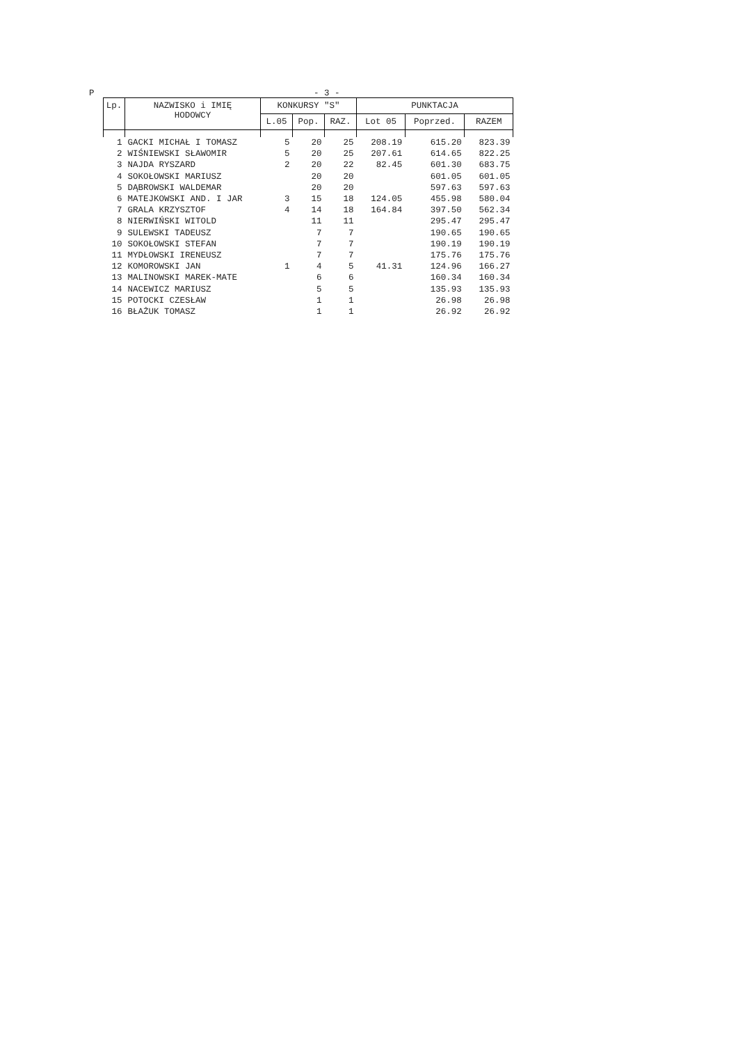P - 3 -
| Lp. | NAZWISKO i IMIĘ HODOWCY | KONKURSY "S" | | | PUNKTACJA | | |
| --- | --- | --- | --- | --- | --- | --- | --- |
| | | L.05 | Pop. | RAZ. | Lot 05 | Poprzed. | RAZEM |
| 1 | GACKI MICHAŁ I TOMASZ | 5 | 20 | 25 | 208.19 | 615.20 | 823.39 |
| 2 | WIŚNIEWSKI SŁAWOMIR | 5 | 20 | 25 | 207.61 | 614.65 | 822.25 |
| 3 | NAJDA RYSZARD | 2 | 20 | 22 | 82.45 | 601.30 | 683.75 |
| 4 | SOKOŁOWSKI MARIUSZ | | 20 | 20 | | 601.05 | 601.05 |
| 5 | DĄBROWSKI WALDEMAR | | 20 | 20 | | 597.63 | 597.63 |
| 6 | MATEJKOWSKI AND. I JAR | 3 | 15 | 18 | 124.05 | 455.98 | 580.04 |
| 7 | GRALA KRZYSZTOF | 4 | 14 | 18 | 164.84 | 397.50 | 562.34 |
| 8 | NIERWIŃSKI WITOLD | | 11 | 11 | | 295.47 | 295.47 |
| 9 | SULEWSKI TADEUSZ | | 7 | 7 | | 190.65 | 190.65 |
| 10 | SOKOŁOWSKI STEFAN | | 7 | 7 | | 190.19 | 190.19 |
| 11 | MYDŁOWSKI IRENEUSZ | | 7 | 7 | | 175.76 | 175.76 |
| 12 | KOMOROWSKI JAN | 1 | 4 | 5 | 41.31 | 124.96 | 166.27 |
| 13 | MALINOWSKI MAREK-MATE | | 6 | 6 | | 160.34 | 160.34 |
| 14 | NACEWICZ MARIUSZ | | 5 | 5 | | 135.93 | 135.93 |
| 15 | POTOCKI CZESŁAW | | 1 | 1 | | 26.98 | 26.98 |
| 16 | BŁAŻUK TOMASZ | | 1 | 1 | | 26.92 | 26.92 |